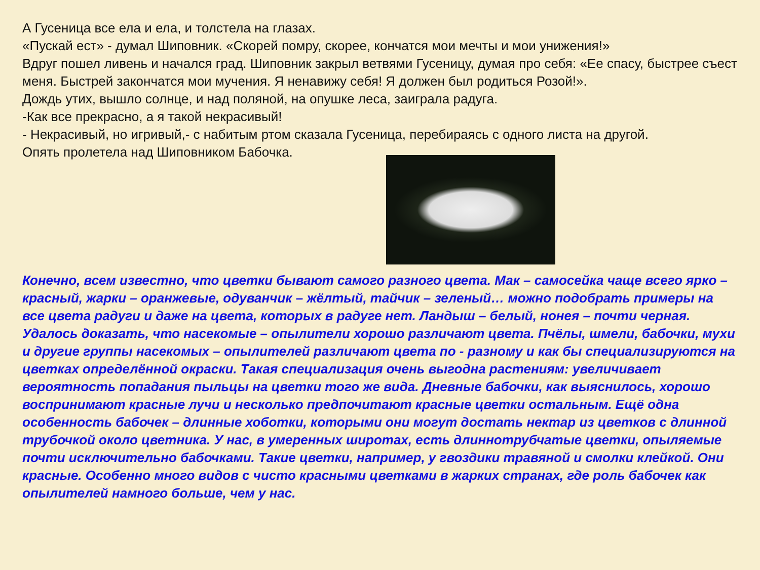А Гусеница все ела и ела, и толстела на глазах.
«Пускай ест» - думал Шиповник. «Скорей помру, скорее, кончатся мои мечты и мои унижения!»
Вдруг пошел ливень и начался град. Шиповник закрыл ветвями Гусеницу, думая про себя: «Ее спасу, быстрее съест меня. Быстрей закончатся мои мучения. Я ненавижу себя! Я должен был родиться Розой!».
Дождь утих, вышло солнце, и над поляной, на опушке леса, заиграла радуга.
-Как все прекрасно, а я такой некрасивый!
- Некрасивый, но игривый,- с набитым ртом сказала Гусеница, перебираясь с одного листа на другой.
Опять пролетела над Шиповником Бабочка.
Конечно, всем известно, что цветки бывают самого разного цвета. Мак – самосейка чаще всего ярко – красный, жарки – оранжевые, одуванчик – жёлтый, тайчик – зеленый… можно подобрать примеры на все цвета радуги и даже на цвета, которых в радуге нет. Ландыш – белый, нонея – почти черная.
Удалось доказать, что насекомые – опылители хорошо различают цвета. Пчёлы, шмели, бабочки, мухи и другие группы насекомых – опылителей различают цвета по - разному и как бы специализируются на цветках определённой окраски. Такая специализация очень выгодна растениям: увеличивает вероятность попадания пыльцы на цветки того же вида. Дневные бабочки, как выяснилось, хорошо воспринимают красные лучи и несколько предпочитают красные цветки остальным. Ещё одна особенность бабочек – длинные хоботки, которыми они могут достать нектар из цветков с длинной трубочкой около цветника. У нас, в умеренных широтах, есть длиннотрубчатые цветки, опыляемые почти исключительно бабочками. Такие цветки, например, у гвоздики травяной и смолки клейкой. Они красные. Особенно много видов с чисто красными цветками в жарких странах, где роль бабочек как опылителей намного больше, чем у нас.